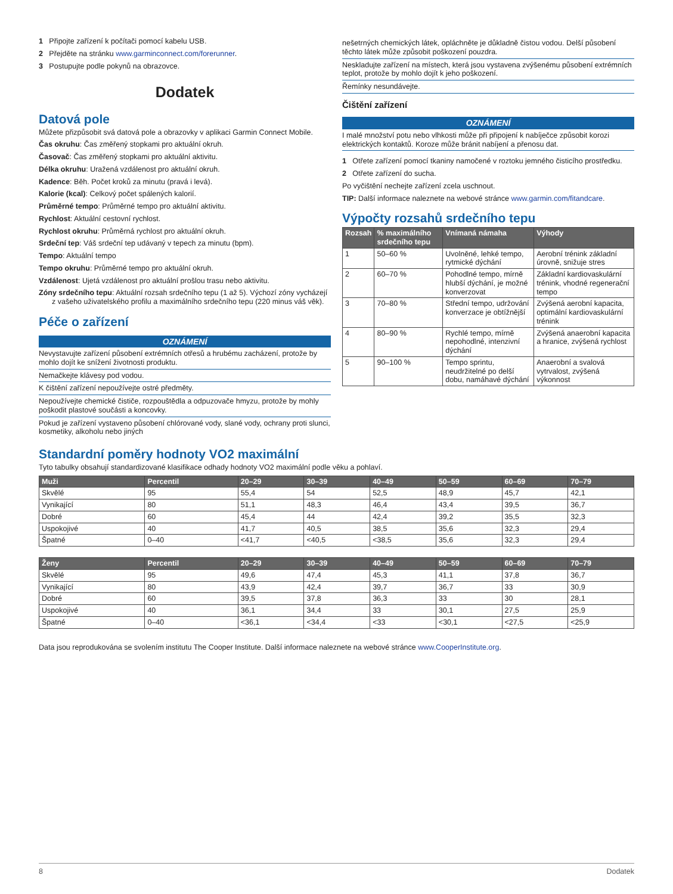1 Připojte zařízení k počítači pomocí kabelu USB.
2 Přejděte na stránku www.garminconnect.com/forerunner.
3 Postupujte podle pokynů na obrazovce.
Dodatek
Datová pole
Můžete přizpůsobit svá datová pole a obrazovky v aplikaci Garmin Connect Mobile.
Čas okruhu: Čas změřený stopkami pro aktuální okruh.
Časovač: Čas změřený stopkami pro aktuální aktivitu.
Délka okruhu: Uražená vzdálenost pro aktuální okruh.
Kadence: Běh. Počet kroků za minutu (pravá i levá).
Kalorie (kcal): Celkový počet spálených kalorií.
Průměrné tempo: Průměrné tempo pro aktuální aktivitu.
Rychlost: Aktuální cestovní rychlost.
Rychlost okruhu: Průměrná rychlost pro aktuální okruh.
Srdeční tep: Váš srdeční tep udávaný v tepech za minutu (bpm).
Tempo: Aktuální tempo
Tempo okruhu: Průměrné tempo pro aktuální okruh.
Vzdálenost: Ujetá vzdálenost pro aktuální prošlou trasu nebo aktivitu.
Zóny srdečního tepu: Aktuální rozsah srdečního tepu (1 až 5). Výchozí zóny vycházejí z vašeho uživatelského profilu a maximálního srdečního tepu (220 minus váš věk).
Péče o zařízení
OZNÁMENÍ
Nevystavujte zařízení působení extrémních otřesů a hrubému zacházení, protože by mohlo dojít ke snížení životnosti produktu.
Nemačkejte klávesy pod vodou.
K čištění zařízení nepoužívejte ostré předměty.
Nepoužívejte chemické čističe, rozpouštědla a odpuzovače hmyzu, protože by mohly poškodit plastové součásti a koncovky.
Pokud je zařízení vystaveno působení chlórované vody, slané vody, ochrany proti slunci, kosmetiky, alkoholu nebo jiných
nešetrných chemických látek, opláchněte je důkladně čistou vodou. Delší působení těchto látek může způsobit poškození pouzdra.
Neskladujte zařízení na místech, která jsou vystavena zvýšenému působení extrémních teplot, protože by mohlo dojít k jeho poškození.
Řemínky nesundávejte.
Čištění zařízení
OZNÁMENÍ
I malé množství potu nebo vlhkosti může při připojení k nabíječce způsobit korozi elektrických kontaktů. Koroze může bránit nabíjení a přenosu dat.
1 Otřete zařízení pomocí tkaniny namočené v roztoku jemného čisticího prostředku.
2 Otřete zařízení do sucha.
Po vyčištění nechejte zařízení zcela uschnout.
TIP: Další informace naleznete na webové stránce www.garmin.com/fitandcare.
Výpočty rozsahů srdečního tepu
| Rozsah | % maximálního srdečního tepu | Vnímaná námaha | Výhody |
| --- | --- | --- | --- |
| 1 | 50–60 % | Uvolněné, lehké tempo, rytmické dýchání | Aerobní trénink základní úrovně, snižuje stres |
| 2 | 60–70 % | Pohodlné tempo, mírně hlubší dýchání, je možné konverzovat | Základní kardiova­skulární trénink, vhodné regenerační tempo |
| 3 | 70–80 % | Střední tempo, udržování konver­zace je obtížnější | Zvýšená aerobní kapacita, optimální kardiovaskulární trénink |
| 4 | 80–90 % | Rychlé tempo, mírně nepohodlné, inten­zivní dýchání | Zvýšená anaerobní kapacita a hranice, zvýšená rychlost |
| 5 | 90–100 % | Tempo sprintu, neudržitelné po delší dobu, namáhavé dýchání | Anaerobní a svalová vytrvalost, zvýšená výkonnost |
Standardní poměry hodnoty VO2 maximální
Tyto tabulky obsahují standardizované klasifikace odhady hodnoty VO2 maximální podle věku a pohlaví.
| Muži | Percentil | 20–29 | 30–39 | 40–49 | 50–59 | 60–69 | 70–79 |
| --- | --- | --- | --- | --- | --- | --- | --- |
| Skvělé | 95 | 55,4 | 54 | 52,5 | 48,9 | 45,7 | 42,1 |
| Vynikající | 80 | 51,1 | 48,3 | 46,4 | 43,4 | 39,5 | 36,7 |
| Dobré | 60 | 45,4 | 44 | 42,4 | 39,2 | 35,5 | 32,3 |
| Uspokojivé | 40 | 41,7 | 40,5 | 38,5 | 35,6 | 32,3 | 29,4 |
| Špatné | 0–40 | <41,7 | <40,5 | <38,5 | 35,6 | 32,3 | 29,4 |
| Ženy | Percentil | 20–29 | 30–39 | 40–49 | 50–59 | 60–69 | 70–79 |
| --- | --- | --- | --- | --- | --- | --- | --- |
| Skvělé | 95 | 49,6 | 47,4 | 45,3 | 41,1 | 37,8 | 36,7 |
| Vynikající | 80 | 43,9 | 42,4 | 39,7 | 36,7 | 33 | 30,9 |
| Dobré | 60 | 39,5 | 37,8 | 36,3 | 33 | 30 | 28,1 |
| Uspokojivé | 40 | 36,1 | 34,4 | 33 | 30,1 | 27,5 | 25,9 |
| Špatné | 0–40 | <36,1 | <34,4 | <33 | <30,1 | <27,5 | <25,9 |
Data jsou reprodukována se svolením institutu The Cooper Institute. Další informace naleznete na webové stránce www.CooperInstitute.org.
8 Dodatek